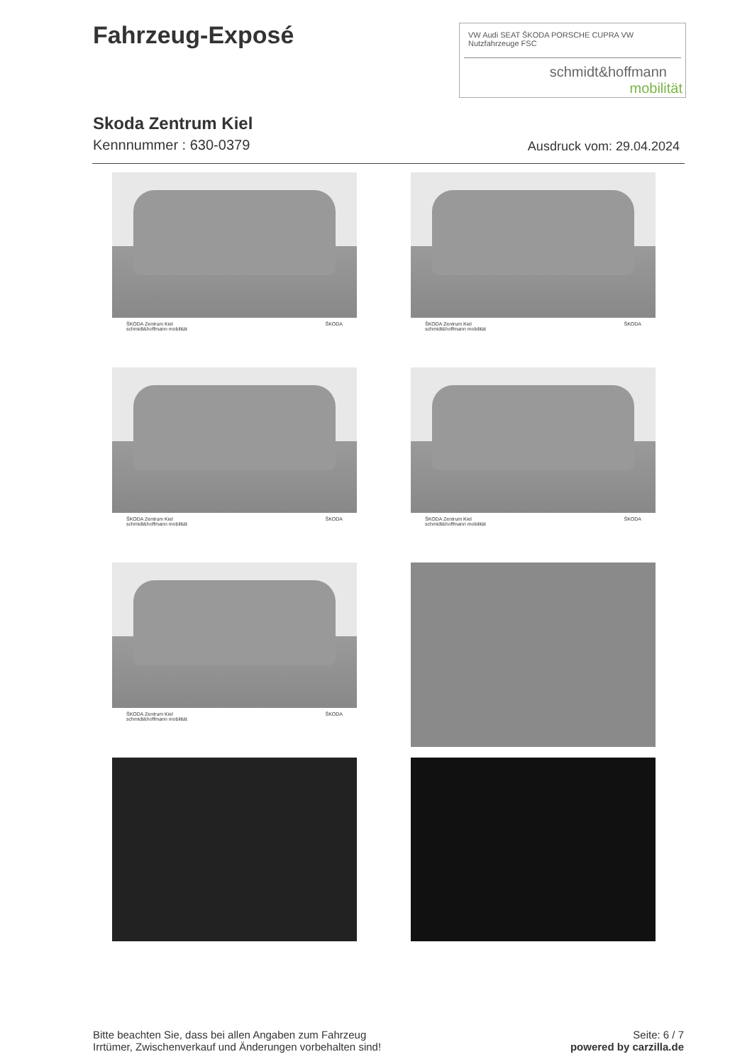Fahrzeug-Exposé
VW Audi SEAT ŠKODA PORSCHE CUPRA VW Nutzfahrzeuge FSC
schmidt&hoffmann
mobilität
Skoda Zentrum Kiel
Kennnummer : 630-0379 Ausdruck vom: 29.04.2024
ŠKODA Zentrum Kiel
schmidt&hoffmann mobilität ŠKODA
ŠKODA Zentrum Kiel
schmidt&hoffmann mobilität ŠKODA
ŠKODA Zentrum Kiel
schmidt&hoffmann mobilität ŠKODA
ŠKODA Zentrum Kiel
schmidt&hoffmann mobilität ŠKODA
ŠKODA Zentrum Kiel
schmidt&hoffmann mobilität ŠKODA
Bitte beachten Sie, dass bei allen Angaben zum Fahrzeug
Irrtümer, Zwischenverkauf und Änderungen vorbehalten sind!
Seite: 6 / 7
powered by carzilla.de